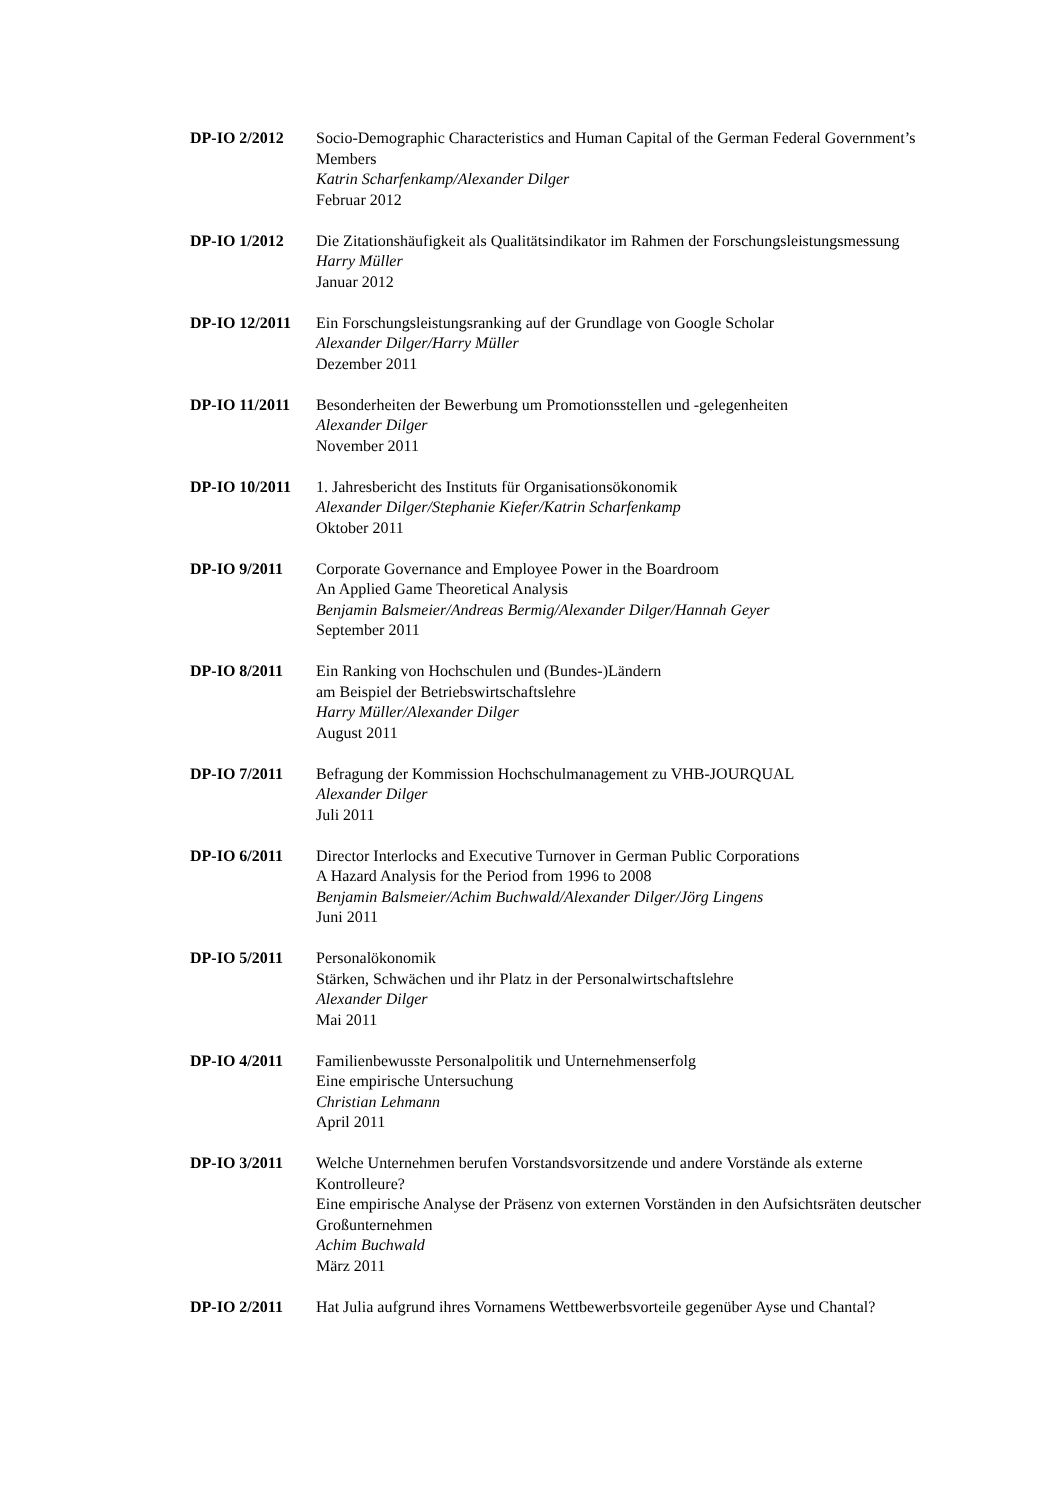DP-IO 2/2012 Socio-Demographic Characteristics and Human Capital of the German Federal Government’s Members
Katrin Scharfenkamp/Alexander Dilger
Februar 2012
DP-IO 1/2012 Die Zitationshäufigkeit als Qualitätsindikator im Rahmen der Forschungsleistungsmessung
Harry Müller
Januar 2012
DP-IO 12/2011 Ein Forschungsleistungsranking auf der Grundlage von Google Scholar
Alexander Dilger/Harry Müller
Dezember 2011
DP-IO 11/2011 Besonderheiten der Bewerbung um Promotionsstellen und -gelegenheiten
Alexander Dilger
November 2011
DP-IO 10/2011 1. Jahresbericht des Instituts für Organisationsökonomik
Alexander Dilger/Stephanie Kiefer/Katrin Scharfenkamp
Oktober 2011
DP-IO 9/2011 Corporate Governance and Employee Power in the Boardroom
An Applied Game Theoretical Analysis
Benjamin Balsmeier/Andreas Bermig/Alexander Dilger/Hannah Geyer
September 2011
DP-IO 8/2011 Ein Ranking von Hochschulen und (Bundes-)Ländern
am Beispiel der Betriebswirtschaftslehre
Harry Müller/Alexander Dilger
August 2011
DP-IO 7/2011 Befragung der Kommission Hochschulmanagement zu VHB-JOURQUAL
Alexander Dilger
Juli 2011
DP-IO 6/2011 Director Interlocks and Executive Turnover in German Public Corporations
A Hazard Analysis for the Period from 1996 to 2008
Benjamin Balsmeier/Achim Buchwald/Alexander Dilger/Jörg Lingens
Juni 2011
DP-IO 5/2011 Personalökonomik
Stärken, Schwächen und ihr Platz in der Personalwirtschaftslehre
Alexander Dilger
Mai 2011
DP-IO 4/2011 Familienbewusste Personalpolitik und Unternehmenserfolg
Eine empirische Untersuchung
Christian Lehmann
April 2011
DP-IO 3/2011 Welche Unternehmen berufen Vorstandsvorsitzende und andere Vorstände als externe Kontrolleure?
Eine empirische Analyse der Präsenz von externen Vorständen in den Aufsichtsräten deutscher Großunternehmen
Achim Buchwald
März 2011
DP-IO 2/2011 Hat Julia aufgrund ihres Vornamens Wettbewerbsvorteile gegenüber Ayse und Chantal?